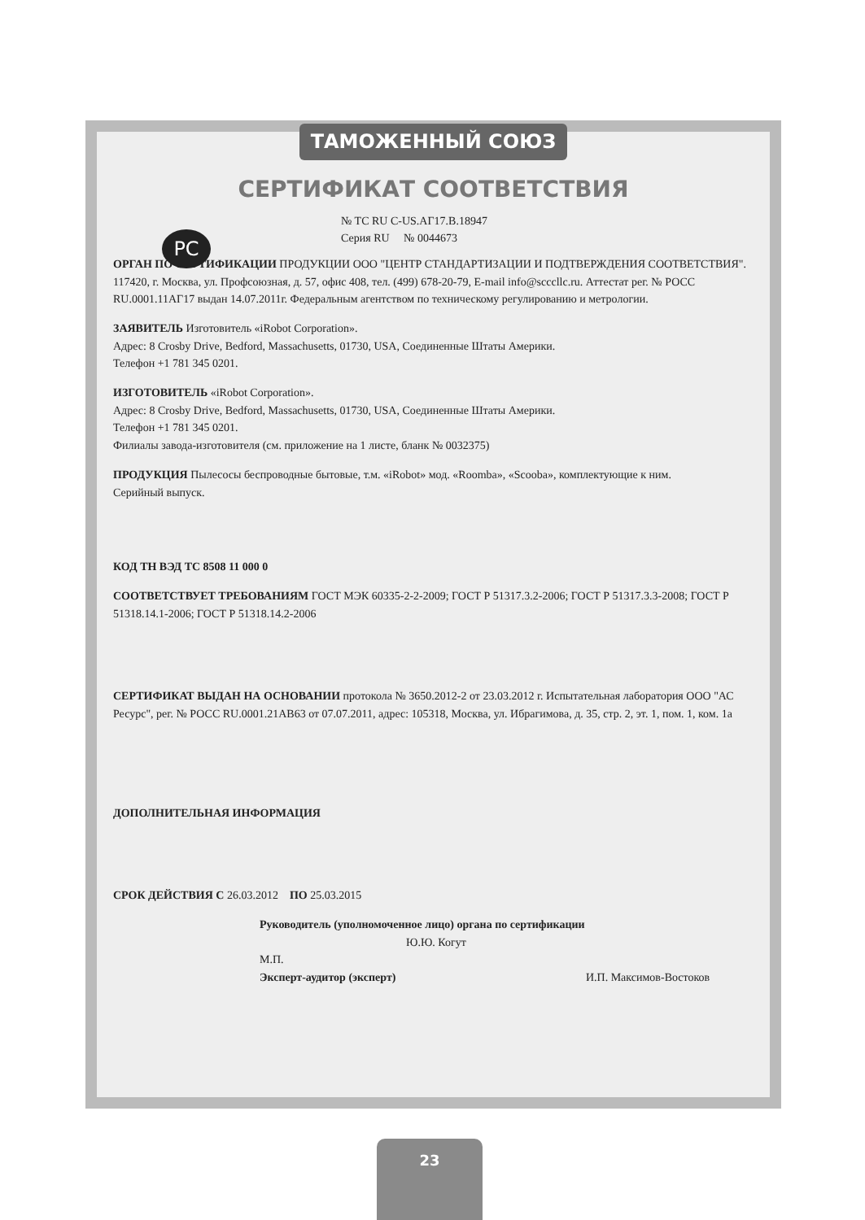ТАМОЖЕННЫЙ СОЮЗ
СЕРТИФИКАТ СООТВЕТСТВИЯ
PC
№ TC RU C-US.АГ17.В.18947
Серия RU № 0044673
ОРГАН ПО СЕРТИФИКАЦИИ ПРОДУКЦИИ ООО "ЦЕНТР СТАНДАРТИЗАЦИИ И ПОДТВЕРЖДЕНИЯ СООТВЕТСТВИЯ". 117420, г. Москва, ул. Профсоюзная, д. 57, офис 408, тел. (499) 678-20-79, E-mail info@scccllc.ru. Аттестат рег. № РОСС RU.0001.11АГ17 выдан 14.07.2011г. Федеральным агентством по техническому регулированию и метрологии.
ЗАЯВИТЕЛЬ Изготовитель «iRobot Corporation».
Адрес: 8 Crosby Drive, Bedford, Massachusetts, 01730, USA, Соединенные Штаты Америки.
Телефон +1 781 345 0201.
ИЗГОТОВИТЕЛЬ «iRobot Corporation».
Адрес: 8 Crosby Drive, Bedford, Massachusetts, 01730, USA, Соединенные Штаты Америки.
Телефон +1 781 345 0201.
Филиалы завода-изготовителя (см. приложение на 1 листе, бланк № 0032375)
ПРОДУКЦИЯ Пылесосы беспроводные бытовые, т.м. «iRobot» мод. «Roomba», «Scooba», комплектующие к ним.
Серийный выпуск.
КОД ТН ВЭД ТС 8508 11 000 0
СООТВЕТСТВУЕТ ТРЕБОВАНИЯМ ГОСТ МЭК 60335-2-2-2009; ГОСТ Р 51317.3.2-2006; ГОСТ Р 51317.3.3-2008; ГОСТ Р 51318.14.1-2006; ГОСТ Р 51318.14.2-2006
СЕРТИФИКАТ ВЫДАН НА ОСНОВАНИИ протокола № 3650.2012-2 от 23.03.2012 г. Испытательная лаборатория ООО "АС Ресурс", рег. № РОСС RU.0001.21АВ63 от 07.07.2011, адрес: 105318, Москва, ул. Ибрагимова, д. 35, стр. 2, эт. 1, пом. 1, ком. 1а
ДОПОЛНИТЕЛЬНАЯ ИНФОРМАЦИЯ
СРОК ДЕЙСТВИЯ С 26.03.2012 ПО 25.03.2015
Руководитель (уполномоченное лицо) органа по сертификации Ю.Ю. Когут
М.П.
Эксперт-аудитор (эксперт) И.П. Максимов-Востоков
23